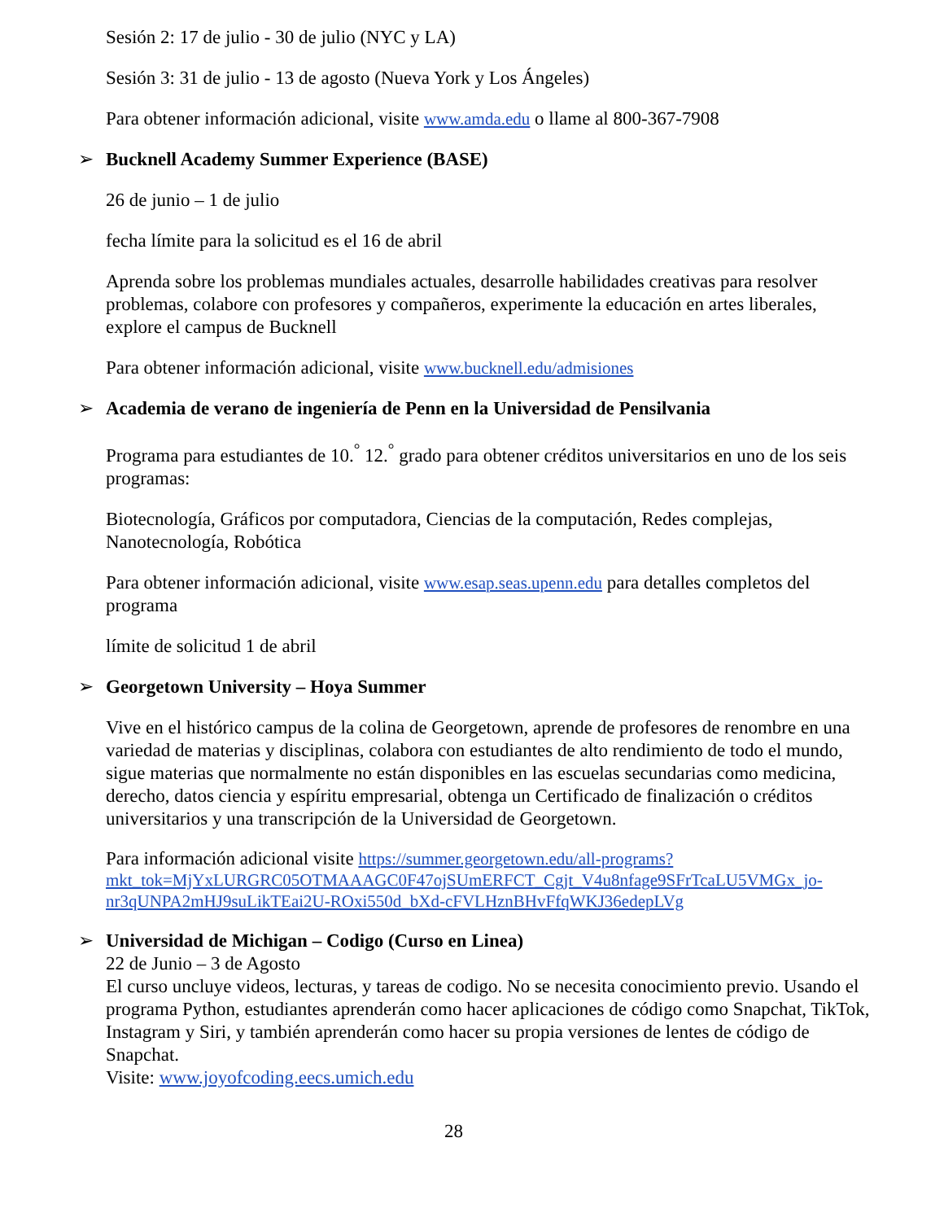Sesión 2: 17 de julio - 30 de julio (NYC y LA)
Sesión 3: 31 de julio - 13 de agosto (Nueva York y Los Ángeles)
Para obtener información adicional, visite www.amda.edu o llame al 800-367-7908
➢ Bucknell Academy Summer Experience (BASE)
26 de junio – 1 de julio
fecha límite para la solicitud es el 16 de abril
Aprenda sobre los problemas mundiales actuales, desarrolle habilidades creativas para resolver problemas, colabore con profesores y compañeros, experimente la educación en artes liberales, explore el campus de Bucknell
Para obtener información adicional, visite www.bucknell.edu/admisiones
➢ Academia de verano de ingeniería de Penn en la Universidad de Pensilvania
Programa para estudiantes de 10.<sup>°</sup> 12.<sup>°</sup> grado para obtener créditos universitarios en uno de los seis programas:
Biotecnología, Gráficos por computadora, Ciencias de la computación, Redes complejas, Nanotecnología, Robótica
Para obtener información adicional, visite www.esap.seas.upenn.edu para detalles completos del programa
límite de solicitud 1 de abril
➢ Georgetown University – Hoya Summer
Vive en el histórico campus de la colina de Georgetown, aprende de profesores de renombre en una variedad de materias y disciplinas, colabora con estudiantes de alto rendimiento de todo el mundo, sigue materias que normalmente no están disponibles en las escuelas secundarias como medicina, derecho, datos ciencia y espíritu empresarial, obtenga un Certificado de finalización o créditos universitarios y una transcripción de la Universidad de Georgetown.
Para información adicional visite https://summer.georgetown.edu/all-programs?mkt_tok=MjYxLURGRC05OTMAAAGC0F47ojSUmERFCT_Cgjt_V4u8nfage9SFrTcaLU5VMGx_jo-nr3qUNPA2mHJ9suLikTEai2U-ROxi550d_bXd-cFVLHznBHvFfqWKJ36edepLVg
➢ Universidad de Michigan – Codigo (Curso en Linea)
22 de Junio – 3 de Agosto
El curso uncluye videos, lecturas, y tareas de codigo. No se necesita conocimiento previo. Usando el programa Python, estudiantes aprenderán como hacer aplicaciones de código como Snapchat, TikTok, Instagram y Siri, y también aprenderán como hacer su propia versiones de lentes de código de Snapchat.
Visite: www.joyofcoding.eecs.umich.edu
28